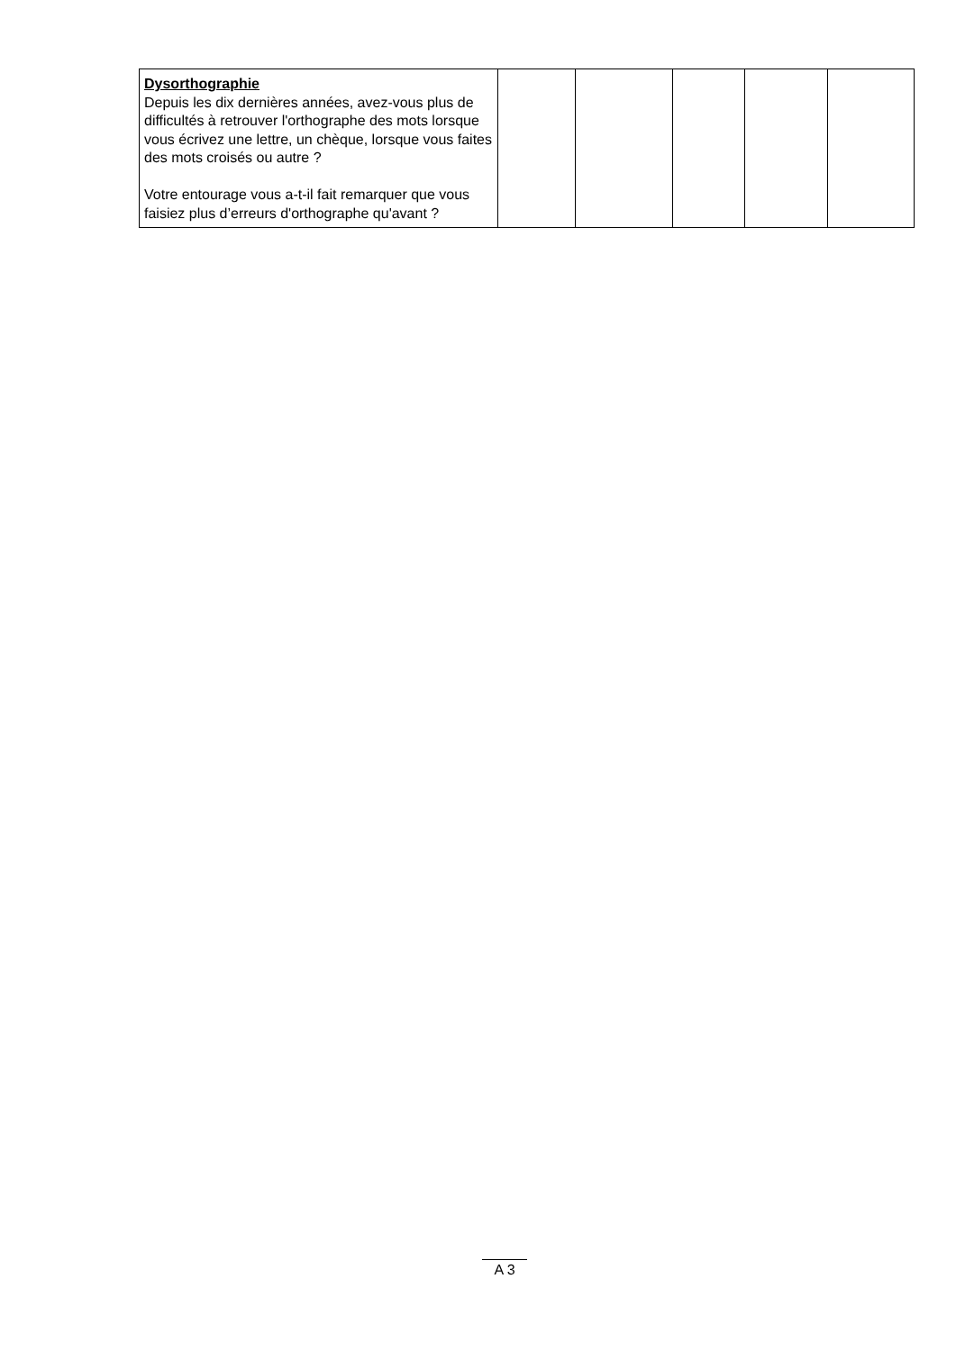| Dysorthographie Depuis les dix dernières années, avez-vous plus de difficultés à retrouver l'orthographe des mots lorsque vous écrivez une lettre, un chèque, lorsque vous faites des mots croisés ou autre ? Votre entourage vous a-t-il fait remarquer que vous faisiez plus d’erreurs d'orthographe qu'avant ? | | | | | |
A 3